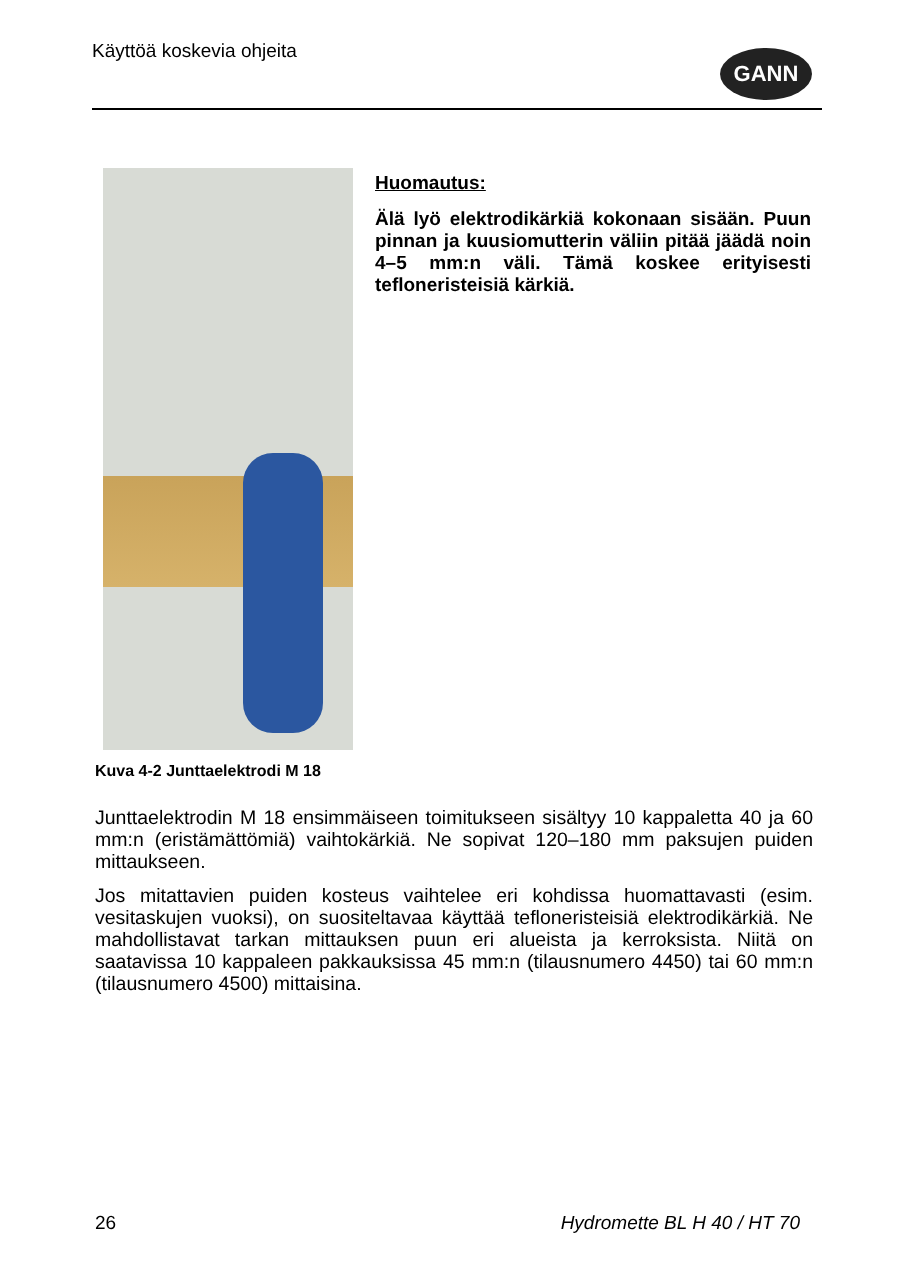Käyttöä koskevia ohjeita
GANN
Huomautus:
Älä lyö elektrodikärkiä kokonaan sisään. Puun pinnan ja kuusiomutterin väliin pitää jäädä noin 4–5 mm:n väli. Tämä koskee erityisesti tefloneristeisiä kärkiä.
Kuva 4-2 Junttaelektrodi M 18
Junttaelektrodin M 18 ensimmäiseen toimitukseen sisältyy 10 kappaletta 40 ja 60 mm:n (eristämättömiä) vaihtokärkiä. Ne sopivat 120–180 mm paksujen puiden mittaukseen.
Jos mitattavien puiden kosteus vaihtelee eri kohdissa huomattavasti (esim. vesitaskujen vuoksi), on suositeltavaa käyttää tefloneristeisiä elektrodikärkiä. Ne mahdollistavat tarkan mittauksen puun eri alueista ja kerroksista. Niitä on saatavissa 10 kappaleen pakkauksissa 45 mm:n (tilausnumero 4450) tai 60 mm:n (tilausnumero 4500) mittaisina.
26 Hydromette BL H 40 / HT 70